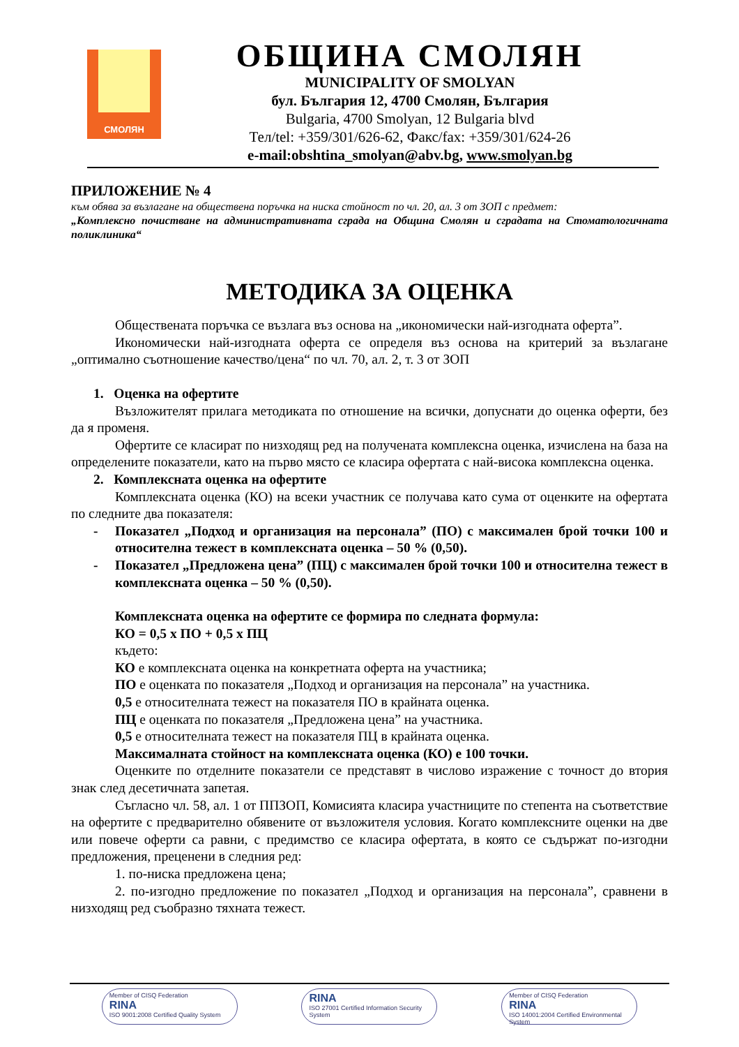СМОЛЯН
ОБЩИНА СМОЛЯН
MUNICIPALITY OF SMOLYAN
бул. България 12, 4700 Смолян, България
Bulgaria, 4700 Smolyan, 12 Bulgaria blvd
Тел/tel: +359/301/626-62, Факс/fax: +359/301/624-26
e-mail:obshtina_smolyan@abv.bg, www.smolyan.bg
ПРИЛОЖЕНИЕ № 4
към обява за възлагане на обществена поръчка на ниска стойност по чл. 20, ал. 3 от ЗОП с предмет:
„Комплексно почистване на административната сграда на Община Смолян и сградата на Стоматологичната поликлиника“
МЕТОДИКА ЗА ОЦЕНКА
Обществената поръчка се възлага въз основа на „икономически най-изгодната оферта”.
Икономически най-изгодната оферта се определя въз основа на критерий за възлагане „оптимално съотношение качество/цена“ по чл. 70, ал. 2, т. 3 от ЗОП
1. Оценка на офертите
Възложителят прилага методиката по отношение на всички, допуснати до оценка оферти, без да я променя.
Офертите се класират по низходящ ред на получената комплексна оценка, изчислена на база на определените показатели, като на първо място се класира офертата с най-висока комплексна оценка.
2. Комплексната оценка на офертите
Комплексната оценка (КО) на всеки участник се получава като сума от оценките на офертата по следните два показателя:
- Показател „Подход и организация на персонала” (ПО) с максимален брой точки 100 и относителна тежест в комплексната оценка – 50 % (0,50).
- Показател „Предложена цена” (ПЦ) с максимален брой точки 100 и относителна тежест в комплексната оценка – 50 % (0,50).
Комплексната оценка на офертите се формира по следната формула:
КО = 0,5 x ПО + 0,5 x ПЦ
където:
КО е комплексната оценка на конкретната оферта на участника;
ПО е оценката по показателя „Подход и организация на персонала” на участника.
0,5 е относителната тежест на показателя ПО в крайната оценка.
ПЦ е оценката по показателя „Предложена цена” на участника.
0,5 е относителната тежест на показателя ПЦ в крайната оценка.
Максималната стойност на комплексната оценка (КО) е 100 точки.
Оценките по отделните показатели се представят в числово изражение с точност до втория знак след десетичната запетая.
Съгласно чл. 58, ал. 1 от ППЗОП, Комисията класира участниците по степента на съответствие на офертите с предварително обявените от възложителя условия. Когато комплексните оценки на две или повече оферти са равни, с предимство се класира офертата, в която се съдържат по-изгодни предложения, преценени в следния ред:
1. по-ниска предложена цена;
2. по-изгодно предложение по показател „Подход и организация на персонала”, сравнени в низходящ ред съобразно тяхната тежест.
Member of CISQ Federation
RINA
ISO 9001:2008 Certified Quality System
RINA
ISO 27001 Certified Information Security System
Member of CISQ Federation
RINA
ISO 14001:2004 Certified Environmental System